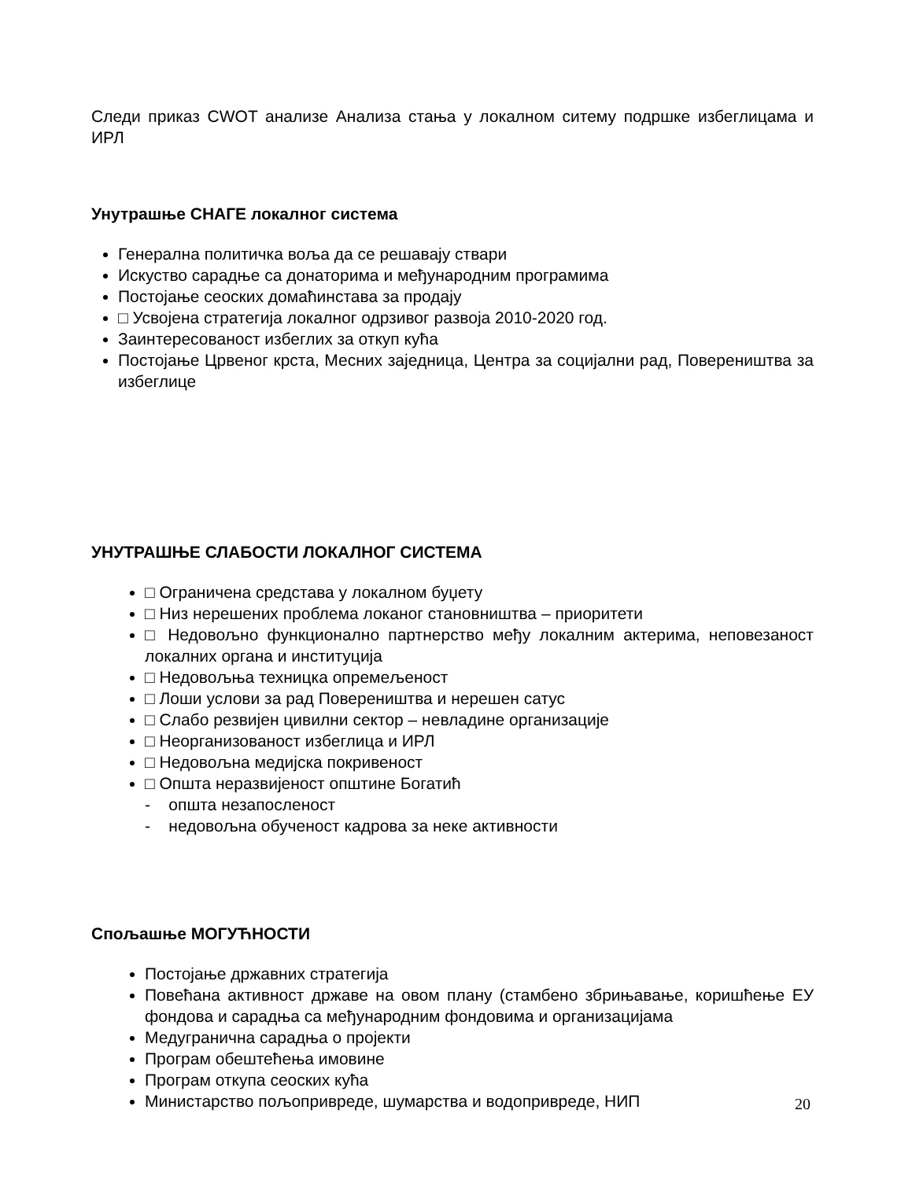Следи приказ CWOT анализе Анализа стања у локалном ситему подршке избеглицама и ИРЛ
Унутрашње СНАГЕ локалног система
Генерална политичка воља да се решавају ствари
Искуство сарадње са донаторима и међународним програмима
Постојање сеоских домаћинстава за продају
□ Усвојена стратегија локалног одрзивог развоја 2010-2020 год.
Заинтересованост избеглих за откуп кућа
Постојање Црвеног крста, Месних заједница, Центра за социјални рад, Повереништва за избеглице
УНУТРАШЊЕ СЛАБОСТИ ЛОКАЛНОГ СИСТЕМА
□ Ограничена средстава у локалном буџету
□ Низ нерешених проблема локаног становништва – приоритети
□ Недовољно функционално партнерство међу локалним актерима, неповезаност локалних органа и институција
□ Недовољња техницка опремељеност
□ Лоши услови за рад Повереништва и нерешен сатус
□ Слабо резвијен цивилни сектор – невладине организације
□ Неорганизованост избеглица и ИРЛ
□ Недовољна медијска покривеност
□ Општа неразвијеност општине Богатић
- општа незапосленост
- недовољна обученост кадрова за неке активности
Спољашње МОГУЋНОСТИ
Постојање државних стратегија
Повећана активност државе на овом плану (стамбено збрињавање, коришћење ЕУ фондова и сарадња са међународним фондовима и организацијама
Медугранична сарадња о пројекти
Програм обештећења имовине
Програм откупа сеоских кућа
Министарство пољопривреде, шумарства и водопривреде, НИП
20